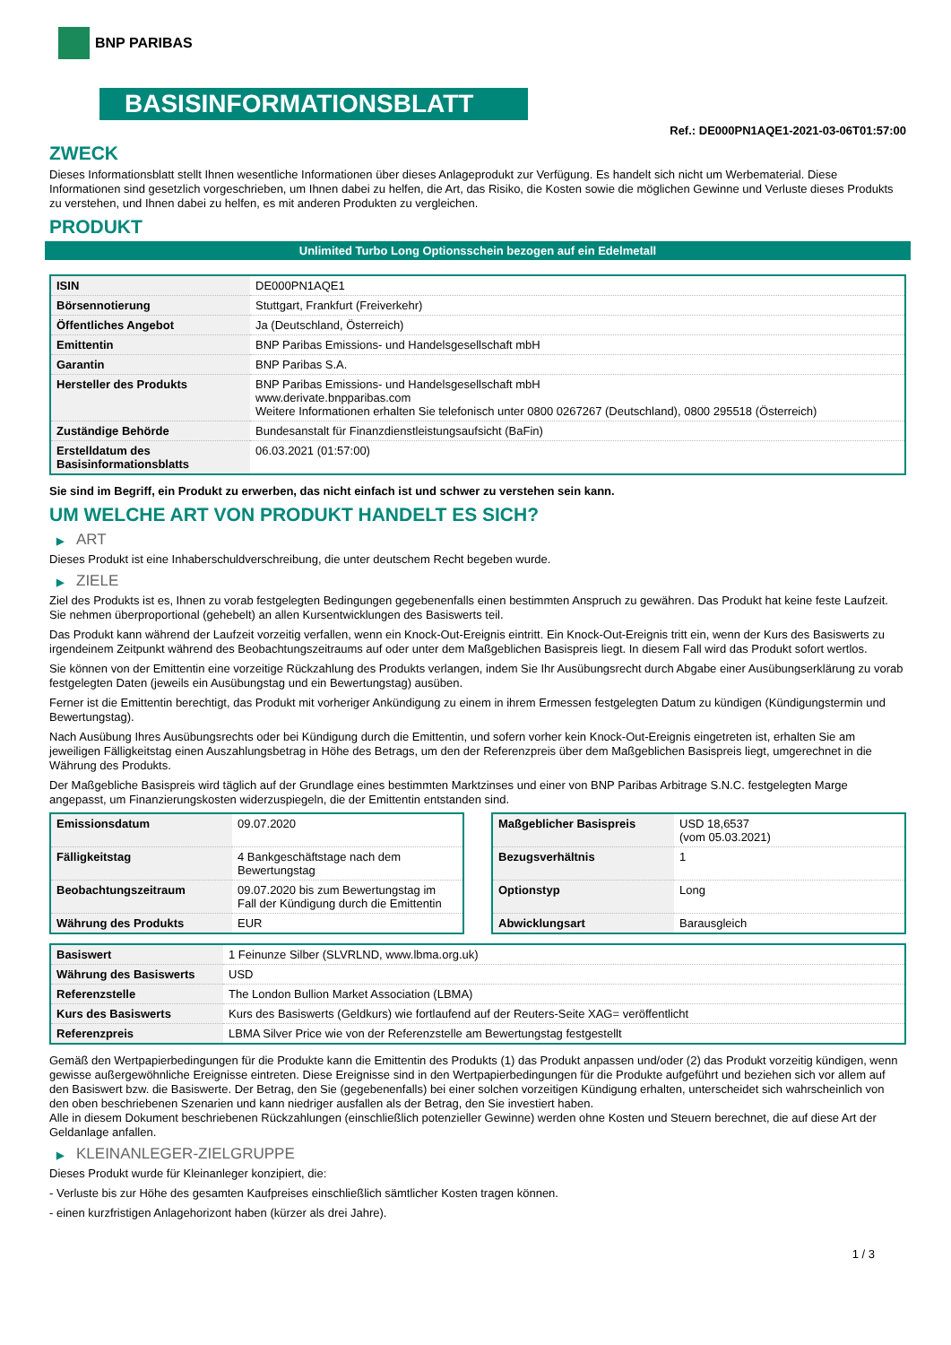BNP PARIBAS
BASISINFORMATIONSBLATT
Ref.: DE000PN1AQE1-2021-03-06T01:57:00
ZWECK
Dieses Informationsblatt stellt Ihnen wesentliche Informationen über dieses Anlageprodukt zur Verfügung. Es handelt sich nicht um Werbematerial. Diese Informationen sind gesetzlich vorgeschrieben, um Ihnen dabei zu helfen, die Art, das Risiko, die Kosten sowie die möglichen Gewinne und Verluste dieses Produkts zu verstehen, und Ihnen dabei zu helfen, es mit anderen Produkten zu vergleichen.
PRODUKT
Unlimited Turbo Long Optionsschein bezogen auf ein Edelmetall
| ISIN | DE000PN1AQE1 |
| Börsennotierung | Stuttgart, Frankfurt (Freiverkehr) |
| Öffentliches Angebot | Ja (Deutschland, Österreich) |
| Emittentin | BNP Paribas Emissions- und Handelsgesellschaft mbH |
| Garantin | BNP Paribas S.A. |
| Hersteller des Produkts | BNP Paribas Emissions- und Handelsgesellschaft mbH www.derivate.bnpparibas.com Weitere Informationen erhalten Sie telefonisch unter 0800 0267267 (Deutschland), 0800 295518 (Österreich) |
| Zuständige Behörde | Bundesanstalt für Finanzdienstleistungsaufsicht (BaFin) |
| Erstelldatum des Basisinformationsblatts | 06.03.2021 (01:57:00) |
Sie sind im Begriff, ein Produkt zu erwerben, das nicht einfach ist und schwer zu verstehen sein kann.
UM WELCHE ART VON PRODUKT HANDELT ES SICH?
▶ ART
Dieses Produkt ist eine Inhaberschuldverschreibung, die unter deutschem Recht begeben wurde.
▶ ZIELE
Ziel des Produkts ist es, Ihnen zu vorab festgelegten Bedingungen gegebenenfalls einen bestimmten Anspruch zu gewähren. Das Produkt hat keine feste Laufzeit. Sie nehmen überproportional (gehebelt) an allen Kursentwicklungen des Basiswerts teil.
Das Produkt kann während der Laufzeit vorzeitig verfallen, wenn ein Knock-Out-Ereignis eintritt. Ein Knock-Out-Ereignis tritt ein, wenn der Kurs des Basiswerts zu irgendeinem Zeitpunkt während des Beobachtungszeitraums auf oder unter dem Maßgeblichen Basispreis liegt. In diesem Fall wird das Produkt sofort wertlos.
Sie können von der Emittentin eine vorzeitige Rückzahlung des Produkts verlangen, indem Sie Ihr Ausübungsrecht durch Abgabe einer Ausübungserklärung zu vorab festgelegten Daten (jeweils ein Ausübungstag und ein Bewertungstag) ausüben.
Ferner ist die Emittentin berechtigt, das Produkt mit vorheriger Ankündigung zu einem in ihrem Ermessen festgelegten Datum zu kündigen (Kündigungstermin und Bewertungstag).
Nach Ausübung Ihres Ausübungsrechts oder bei Kündigung durch die Emittentin, und sofern vorher kein Knock-Out-Ereignis eingetreten ist, erhalten Sie am jeweiligen Fälligkeitstag einen Auszahlungsbetrag in Höhe des Betrags, um den der Referenzpreis über dem Maßgeblichen Basispreis liegt, umgerechnet in die Währung des Produkts.
Der Maßgebliche Basispreis wird täglich auf der Grundlage eines bestimmten Marktzinses und einer von BNP Paribas Arbitrage S.N.C. festgelegten Marge angepasst, um Finanzierungskosten widerzuspiegeln, die der Emittentin entstanden sind.
| Emissionsdatum | 09.07.2020 |
| Fälligkeitstag | 4 Bankgeschäftstage nach dem Bewertungstag |
| Beobachtungszeitraum | 09.07.2020 bis zum Bewertungstag im Fall der Kündigung durch die Emittentin |
| Währung des Produkts | EUR |
| Maßgeblicher Basispreis | USD 18,6537 (vom 05.03.2021) |
| Bezugsverhältnis | 1 |
| Optionstyp | Long |
| Abwicklungsart | Barausgleich |
| Basiswert | 1 Feinunze Silber (SLVRLND, www.lbma.org.uk) |
| Währung des Basiswerts | USD |
| Referenzstelle | The London Bullion Market Association (LBMA) |
| Kurs des Basiswerts | Kurs des Basiswerts (Geldkurs) wie fortlaufend auf der Reuters-Seite XAG= veröffentlicht |
| Referenzpreis | LBMA Silver Price wie von der Referenzstelle am Bewertungstag festgestellt |
Gemäß den Wertpapierbedingungen für die Produkte kann die Emittentin des Produkts (1) das Produkt anpassen und/oder (2) das Produkt vorzeitig kündigen, wenn gewisse außergewöhnliche Ereignisse eintreten. Diese Ereignisse sind in den Wertpapierbedingungen für die Produkte aufgeführt und beziehen sich vor allem auf den Basiswert bzw. die Basiswerte. Der Betrag, den Sie (gegebenenfalls) bei einer solchen vorzeitigen Kündigung erhalten, unterscheidet sich wahrscheinlich von den oben beschriebenen Szenarien und kann niedriger ausfallen als der Betrag, den Sie investiert haben.
Alle in diesem Dokument beschriebenen Rückzahlungen (einschließlich potenzieller Gewinne) werden ohne Kosten und Steuern berechnet, die auf diese Art der Geldanlage anfallen.
▶ KLEINANLEGER-ZIELGRUPPE
Dieses Produkt wurde für Kleinanleger konzipiert, die:
- Verluste bis zur Höhe des gesamten Kaufpreises einschließlich sämtlicher Kosten tragen können.
- einen kurzfristigen Anlagehorizont haben (kürzer als drei Jahre).
1 / 3